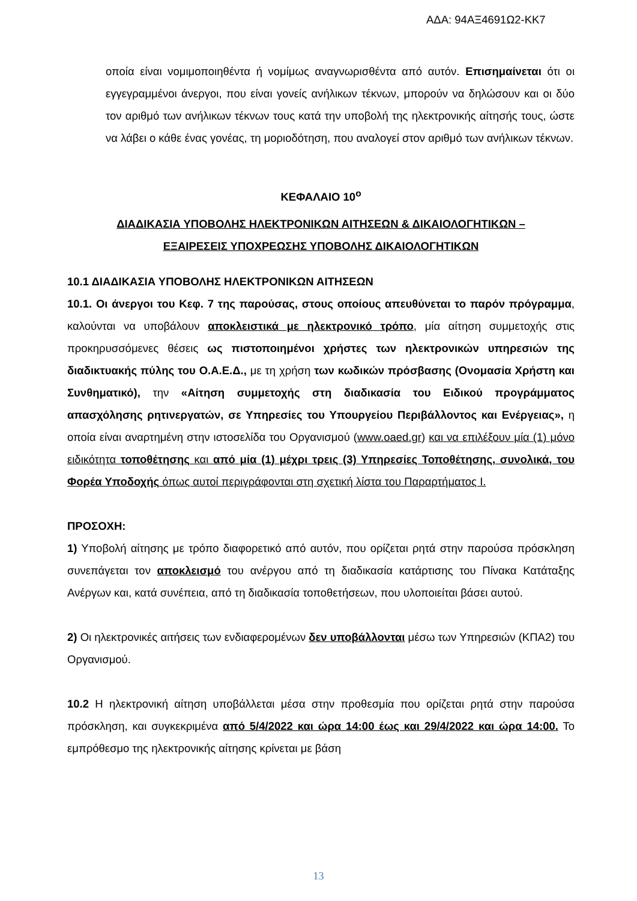ΑΔΑ: 94ΑΞ4691Ω2-ΚΚ7
οποία είναι νομιμοποιηθέντα ή νομίμως αναγνωρισθέντα από αυτόν. Επισημαίνεται ότι οι εγγεγραμμένοι άνεργοι, που είναι γονείς ανήλικων τέκνων, μπορούν να δηλώσουν και οι δύο τον αριθμό των ανήλικων τέκνων τους κατά την υποβολή της ηλεκτρονικής αίτησής τους, ώστε να λάβει ο κάθε ένας γονέας, τη μοριοδότηση, που αναλογεί στον αριθμό των ανήλικων τέκνων.
ΚΕΦΑΛΑΙΟ 10<sup>ο</sup>
ΔΙΑΔΙΚΑΣΙΑ ΥΠΟΒΟΛΗΣ ΗΛΕΚΤΡΟΝΙΚΩΝ ΑΙΤΗΣΕΩΝ & ΔΙΚΑΙΟΛΟΓΗΤΙΚΩΝ –
ΕΞΑΙΡΕΣΕΙΣ ΥΠΟΧΡΕΩΣΗΣ ΥΠΟΒΟΛΗΣ ΔΙΚΑΙΟΛΟΓΗΤΙΚΩΝ
10.1 ΔΙΑΔΙΚΑΣΙΑ ΥΠΟΒΟΛΗΣ ΗΛΕΚΤΡΟΝΙΚΩΝ ΑΙΤΗΣΕΩΝ
10.1. Οι άνεργοι του Κεφ. 7 της παρούσας, στους οποίους απευθύνεται το παρόν πρόγραμμα, καλούνται να υποβάλουν αποκλειστικά με ηλεκτρονικό τρόπο, μία αίτηση συμμετοχής στις προκηρυσσόμενες θέσεις ως πιστοποιημένοι χρήστες των ηλεκτρονικών υπηρεσιών της διαδικτυακής πύλης του Ο.Α.Ε.Δ., με τη χρήση των κωδικών πρόσβασης (Ονομασία Χρήστη και Συνθηματικό), την «Αίτηση συμμετοχής στη διαδικασία του Ειδικού προγράμματος απασχόλησης ρητινεργατών, σε Υπηρεσίες του Υπουργείου Περιβάλλοντος και Ενέργειας», η οποία είναι αναρτημένη στην ιστοσελίδα του Οργανισμού (www.oaed.gr) και να επιλέξουν μία (1) μόνο ειδικότητα τοποθέτησης και από μία (1) μέχρι τρεις (3) Υπηρεσίες Τοποθέτησης, συνολικά, του Φορέα Υποδοχής όπως αυτοί περιγράφονται στη σχετική λίστα του Παραρτήματος Ι.
ΠΡΟΣΟΧΗ:
1) Υποβολή αίτησης με τρόπο διαφορετικό από αυτόν, που ορίζεται ρητά στην παρούσα πρόσκληση συνεπάγεται τον αποκλεισμό του ανέργου από τη διαδικασία κατάρτισης του Πίνακα Κατάταξης Ανέργων και, κατά συνέπεια, από τη διαδικασία τοποθετήσεων, που υλοποιείται βάσει αυτού.
2) Οι ηλεκτρονικές αιτήσεις των ενδιαφερομένων δεν υποβάλλονται μέσω των Υπηρεσιών (ΚΠΑ2) του Οργανισμού.
10.2 Η ηλεκτρονική αίτηση υποβάλλεται μέσα στην προθεσμία που ορίζεται ρητά στην παρούσα πρόσκληση, και συγκεκριμένα από 5/4/2022 και ώρα 14:00 έως και 29/4/2022 και ώρα 14:00. Το εμπρόθεσμο της ηλεκτρονικής αίτησης κρίνεται με βάση
13